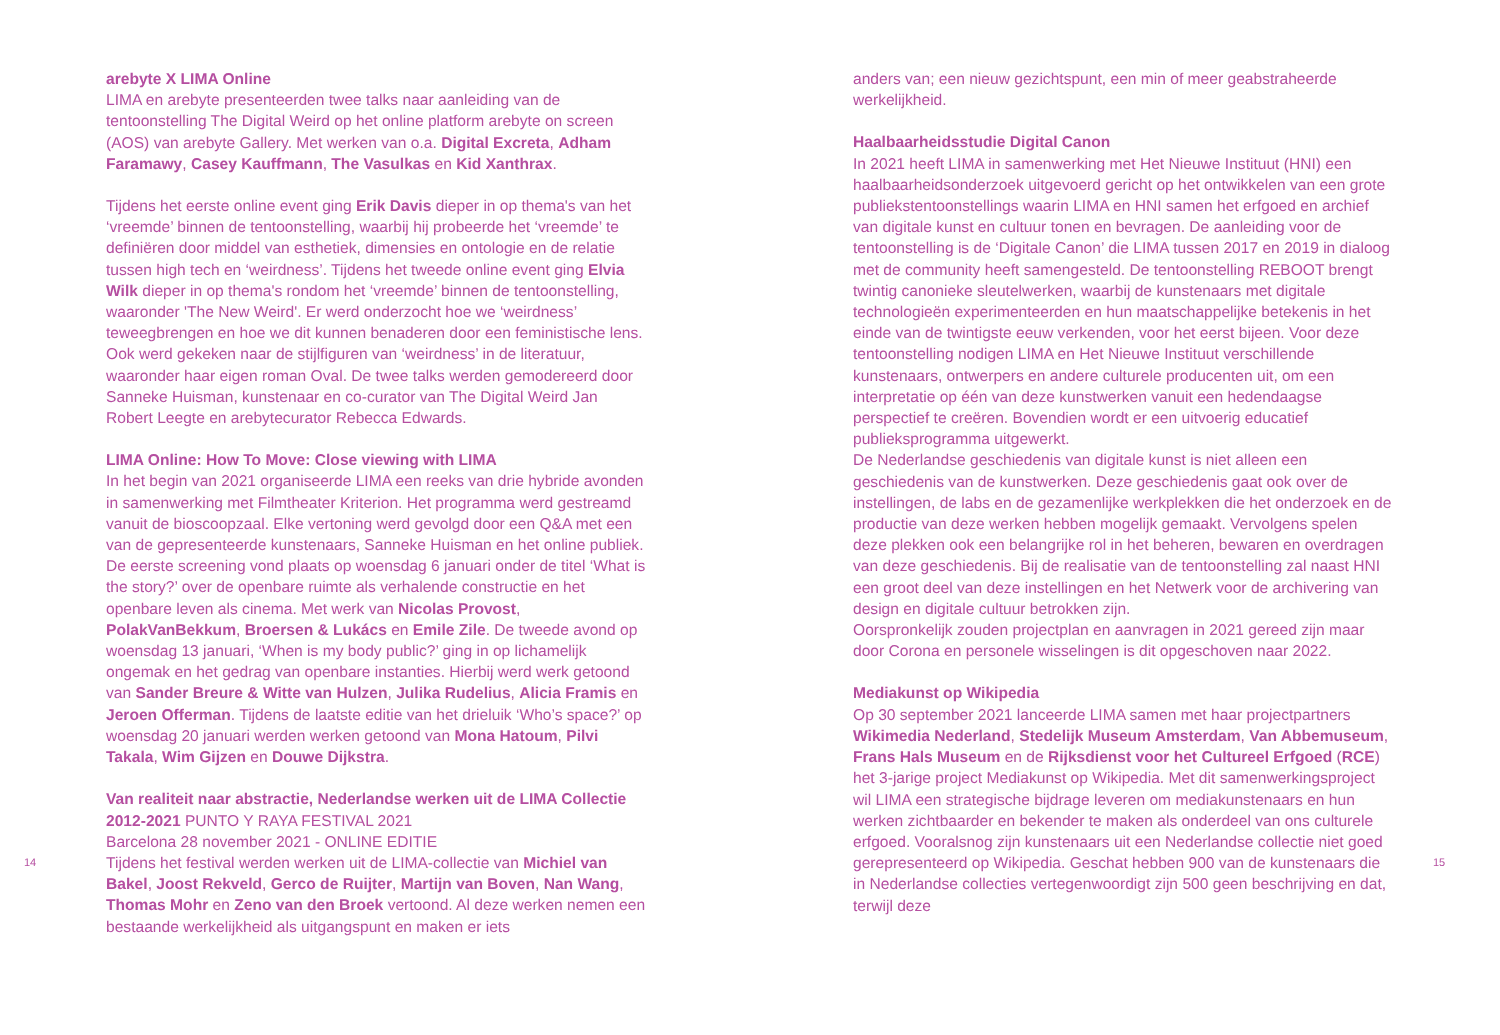14
arebyte X LIMA Online
LIMA en arebyte presenteerden twee talks naar aanleiding van de tentoonstelling The Digital Weird op het online platform arebyte on screen (AOS) van arebyte Gallery. Met werken van o.a. Digital Excreta, Adham Faramawy, Casey Kauffmann, The Vasulkas en Kid Xanthrax.
Tijdens het eerste online event ging Erik Davis dieper in op thema's van het ‘vreemde’ binnen de tentoonstelling, waarbij hij probeerde het ‘vreemde’ te definiëren door middel van esthetiek, dimensies en ontologie en de relatie tussen high tech en ‘weirdness’. Tijdens het tweede online event ging Elvia Wilk dieper in op thema's rondom het ‘vreemde’ binnen de tentoonstelling, waaronder 'The New Weird'. Er werd onderzocht hoe we ‘weirdness’ teweegbrengen en hoe we dit kunnen benaderen door een feministische lens. Ook werd gekeken naar de stijlfiguren van ‘weirdness’ in de literatuur, waaronder haar eigen roman Oval. De twee talks werden gemodereerd door Sanneke Huisman, kunstenaar en co-curator van The Digital Weird Jan Robert Leegte en arebytecurator Rebecca Edwards.
LIMA Online: How To Move: Close viewing with LIMA
In het begin van 2021 organiseerde LIMA een reeks van drie hybride avonden in samenwerking met Filmtheater Kriterion. Het programma werd gestreamd vanuit de bioscoopzaal. Elke vertoning werd gevolgd door een Q&A met een van de gepresenteerde kunstenaars, Sanneke Huisman en het online publiek. De eerste screening vond plaats op woensdag 6 januari onder de titel ‘What is the story?’ over de openbare ruimte als verhalende constructie en het openbare leven als cinema. Met werk van Nicolas Provost, PolakVanBekkum, Broersen & Lukács en Emile Zile. De tweede avond op woensdag 13 januari, ‘When is my body public?’ ging in op lichamelijk ongemak en het gedrag van openbare instanties. Hierbij werd werk getoond van Sander Breure & Witte van Hulzen, Julika Rudelius, Alicia Framis en Jeroen Offerman. Tijdens de laatste editie van het drieluik ‘Who’s space?’ op woensdag 20 januari werden werken getoond van Mona Hatoum, Pilvi Takala, Wim Gijzen en Douwe Dijkstra.
Van realiteit naar abstractie, Nederlandse werken uit de LIMA Collectie 2012-2021 PUNTO Y RAYA FESTIVAL 2021
Barcelona 28 november 2021 - ONLINE EDITIE
Tijdens het festival werden werken uit de LIMA-collectie van Michiel van Bakel, Joost Rekveld, Gerco de Ruijter, Martijn van Boven, Nan Wang, Thomas Mohr en Zeno van den Broek vertoond. Al deze werken nemen een bestaande werkelijkheid als uitgangspunt en maken er iets
anders van; een nieuw gezichtspunt, een min of meer geabstraheerde werkelijkheid.
Haalbaarheidsstudie Digital Canon
In 2021 heeft LIMA in samenwerking met Het Nieuwe Instituut (HNI) een haalbaarheidsonderzoek uitgevoerd gericht op het ontwikkelen van een grote publiekstentoonstellings waarin LIMA en HNI samen het erfgoed en archief van digitale kunst en cultuur tonen en bevragen. De aanleiding voor de tentoonstelling is de ‘Digitale Canon’ die LIMA tussen 2017 en 2019 in dialoog met de community heeft samengesteld. De tentoonstelling REBOOT brengt twintig canonieke sleutelwerken, waarbij de kunstenaars met digitale technologieën experimenteerden en hun maatschappelijke betekenis in het einde van de twintigste eeuw verkenden, voor het eerst bijeen. Voor deze tentoonstelling nodigen LIMA en Het Nieuwe Instituut verschillende kunstenaars, ontwerpers en andere culturele producenten uit, om een interpretatie op één van deze kunstwerken vanuit een hedendaagse perspectief te creëren. Bovendien wordt er een uitvoerig educatief publieksprogramma uitgewerkt.
De Nederlandse geschiedenis van digitale kunst is niet alleen een geschiedenis van de kunstwerken. Deze geschiedenis gaat ook over de instellingen, de labs en de gezamenlijke werkplekken die het onderzoek en de productie van deze werken hebben mogelijk gemaakt. Vervolgens spelen deze plekken ook een belangrijke rol in het beheren, bewaren en overdragen van deze geschiedenis. Bij de realisatie van de tentoonstelling zal naast HNI een groot deel van deze instellingen en het Netwerk voor de archivering van design en digitale cultuur betrokken zijn.
Oorspronkelijk zouden projectplan en aanvragen in 2021 gereed zijn maar door Corona en personele wisselingen is dit opgeschoven naar 2022.
Mediakunst op Wikipedia
Op 30 september 2021 lanceerde LIMA samen met haar projectpartners Wikimedia Nederland, Stedelijk Museum Amsterdam, Van Abbemuseum, Frans Hals Museum en de Rijksdienst voor het Cultureel Erfgoed (RCE) het 3-jarige project Mediakunst op Wikipedia. Met dit samenwerkingsproject wil LIMA een strategische bijdrage leveren om mediakunstenaars en hun werken zichtbaarder en bekender te maken als onderdeel van ons culturele erfgoed. Vooralsnog zijn kunstenaars uit een Nederlandse collectie niet goed gerepresenteerd op Wikipedia. Geschat hebben 900 van de kunstenaars die in Nederlandse collecties vertegenwoordigt zijn 500 geen beschrijving en dat, terwijl deze
15